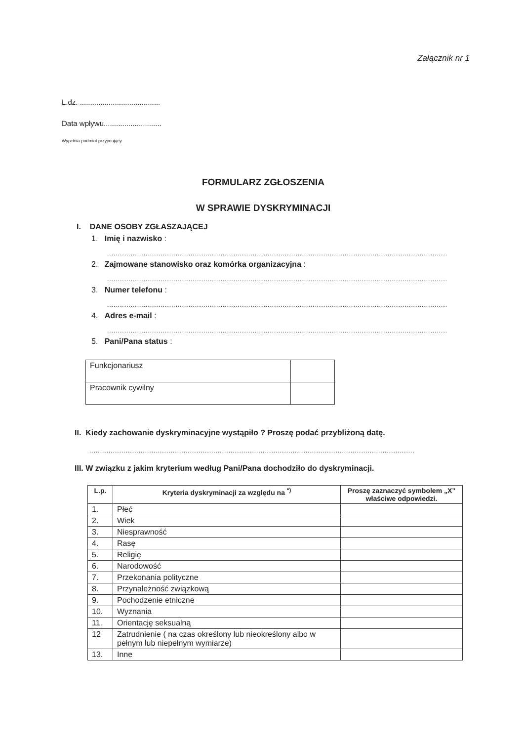Załącznik nr 1
L.dz. .......................................
Data wpływu............................
Wypełnia podmiot przyjmujący
FORMULARZ ZGŁOSZENIA
W SPRAWIE DYSKRYMINACJI
I. DANE OSOBY ZGŁASZAJĄCEJ
1. Imię i nazwisko :
...............................................................................................................................................................
2. Zajmowane stanowisko oraz komórka organizacyjna :
...............................................................................................................................................................
3. Numer telefonu :
...............................................................................................................................................................
4. Adres e-mail :
...............................................................................................................................................................
5. Pani/Pana status :
| Funkcjonariusz | |
| Pracownik cywilny | |
II. Kiedy zachowanie dyskryminacyjne wystąpiło ? Proszę podać przybliżoną datę.
........................................................................................................................................................
III. W związku z jakim kryterium według Pani/Pana dochodziło do dyskryminacji.
| L.p. | Kryteria dyskryminacji za względu na <sup>*)</sup> | Proszę zaznaczyć symbolem „X” właściwe odpowiedzi. |
| --- | --- | --- |
| 1. | Płeć | |
| 2. | Wiek | |
| 3. | Niesprawność | |
| 4. | Rasę | |
| 5. | Religię | |
| 6. | Narodowość | |
| 7. | Przekonania polityczne | |
| 8. | Przynależność związkową | |
| 9. | Pochodzenie etniczne | |
| 10. | Wyznania | |
| 11. | Orientację seksualną | |
| 12 | Zatrudnienie ( na czas określony lub nieokreślony albo w pełnym lub niepełnym wymiarze) | |
| 13. | Inne | |